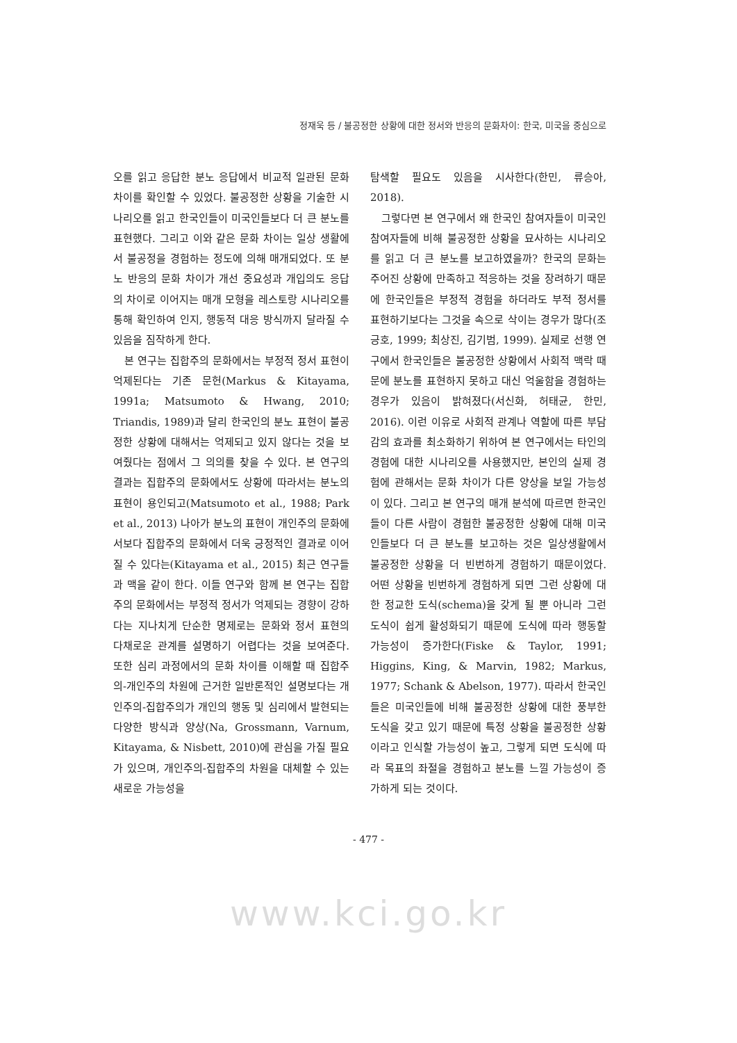정재욱 등 / 불공정한 상황에 대한 정서와 반응의 문화차이: 한국, 미국을 중심으로
오를 읽고 응답한 분노 응답에서 비교적 일관된 문화차이를 확인할 수 있었다. 불공정한 상황을 기술한 시나리오를 읽고 한국인들이 미국인들보다 더 큰 분노를 표현했다. 그리고 이와 같은 문화 차이는 일상 생활에서 불공정을 경험하는 정도에 의해 매개되었다. 또 분노 반응의 문화 차이가 개선 중요성과 개입의도 응답의 차이로 이어지는 매개 모형을 레스토랑 시나리오를 통해 확인하여 인지, 행동적 대응 방식까지 달라질 수 있음을 짐작하게 한다.
본 연구는 집합주의 문화에서는 부정적 정서 표현이 억제된다는 기존 문헌(Markus & Kitayama, 1991a; Matsumoto & Hwang, 2010; Triandis, 1989)과 달리 한국인의 분노 표현이 불공정한 상황에 대해서는 억제되고 있지 않다는 것을 보여줬다는 점에서 그 의의를 찾을 수 있다. 본 연구의 결과는 집합주의 문화에서도 상황에 따라서는 분노의 표현이 용인되고(Matsumoto et al., 1988; Park et al., 2013) 나아가 분노의 표현이 개인주의 문화에서보다 집합주의 문화에서 더욱 긍정적인 결과로 이어질 수 있다는(Kitayama et al., 2015) 최근 연구들과 맥을 같이 한다. 이들 연구와 함께 본 연구는 집합주의 문화에서는 부정적 정서가 억제되는 경향이 강하다는 지나치게 단순한 명제로는 문화와 정서 표현의 다채로운 관계를 설명하기 어렵다는 것을 보여준다. 또한 심리 과정에서의 문화 차이를 이해할 때 집합주의-개인주의 차원에 근거한 일반론적인 설명보다는 개인주의-집합주의가 개인의 행동 및 심리에서 발현되는 다양한 방식과 양상(Na, Grossmann, Varnum, Kitayama, & Nisbett, 2010)에 관심을 가질 필요가 있으며, 개인주의-집합주의 차원을 대체할 수 있는 새로운 가능성을
탐색할 필요도 있음을 시사한다(한민, 류승아, 2018).
그렇다면 본 연구에서 왜 한국인 참여자들이 미국인 참여자들에 비해 불공정한 상황을 묘사하는 시나리오를 읽고 더 큰 분노를 보고하였을까? 한국의 문화는 주어진 상황에 만족하고 적응하는 것을 장려하기 때문에 한국인들은 부정적 경험을 하더라도 부적 정서를 표현하기보다는 그것을 속으로 삭이는 경우가 많다(조긍호, 1999; 최상진, 김기범, 1999). 실제로 선행 연구에서 한국인들은 불공정한 상황에서 사회적 맥락 때문에 분노를 표현하지 못하고 대신 억울함을 경험하는 경우가 있음이 밝혀졌다(서신화, 허태균, 한민, 2016). 이런 이유로 사회적 관계나 역할에 따른 부담감의 효과를 최소화하기 위하여 본 연구에서는 타인의 경험에 대한 시나리오를 사용했지만, 본인의 실제 경험에 관해서는 문화 차이가 다른 양상을 보일 가능성이 있다. 그리고 본 연구의 매개 분석에 따르면 한국인들이 다른 사람이 경험한 불공정한 상황에 대해 미국인들보다 더 큰 분노를 보고하는 것은 일상생활에서 불공정한 상황을 더 빈번하게 경험하기 때문이었다. 어떤 상황을 빈번하게 경험하게 되면 그런 상황에 대한 정교한 도식(schema)을 갖게 될 뿐 아니라 그런 도식이 쉽게 활성화되기 때문에 도식에 따라 행동할 가능성이 증가한다(Fiske & Taylor, 1991; Higgins, King, & Marvin, 1982; Markus, 1977; Schank & Abelson, 1977). 따라서 한국인들은 미국인들에 비해 불공정한 상황에 대한 풍부한 도식을 갖고 있기 때문에 특정 상황을 불공정한 상황이라고 인식할 가능성이 높고, 그렇게 되면 도식에 따라 목표의 좌절을 경험하고 분노를 느낄 가능성이 증가하게 되는 것이다.
- 477 -
www.kci.go.kr